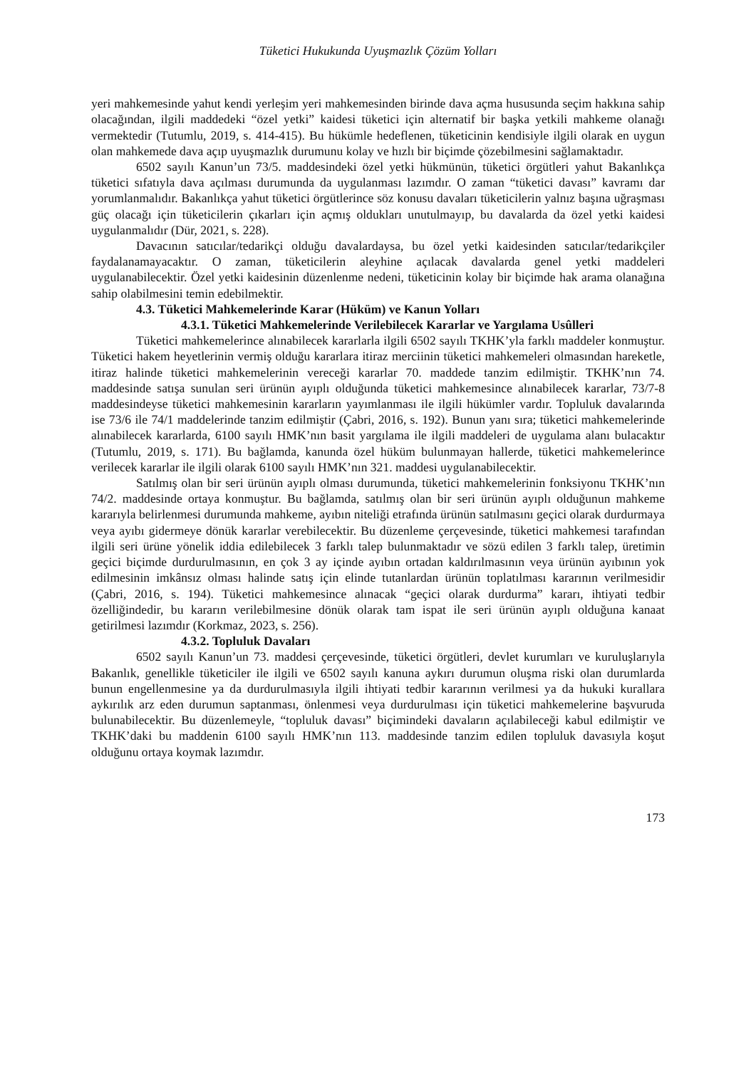Tüketici Hukukunda Uyuşmazlık Çözüm Yolları
yeri mahkemesinde yahut kendi yerleşim yeri mahkemesinden birinde dava açma hususunda seçim hakkına sahip olacağından, ilgili maddedeki “özel yetki” kaidesi tüketici için alternatif bir başka yetkili mahkeme olanağı vermektedir (Tutumlu, 2019, s. 414-415). Bu hükümle hedeflenen, tüketicinin kendisiyle ilgili olarak en uygun olan mahkemede dava açıp uyuşmazlık durumunu kolay ve hızlı bir biçimde çözebilmesini sağlamaktadır.
6502 sayılı Kanun’un 73/5. maddesindeki özel yetki hükmünün, tüketici örgütleri yahut Bakanlıkça tüketici sıfatıyla dava açılması durumunda da uygulanması lazımdır. O zaman “tüketici davası” kavramı dar yorumlanmalıdır. Bakanlıkça yahut tüketici örgütlerince söz konusu davaları tüketicilerin yalnız başına uğraşması güç olacağı için tüketicilerin çıkarları için açmış oldukları unutulmayıp, bu davalarda da özel yetki kaidesi uygulanmalıdır (Dür, 2021, s. 228).
Davacının satıcılar/tedarikçi olduğu davalardaysa, bu özel yetki kaidesinden satıcılar/tedarikçiler faydalanamayacaktır. O zaman, tüketicilerin aleyhine açılacak davalarda genel yetki maddeleri uygulanabilecektir. Özel yetki kaidesinin düzenlenme nedeni, tüketicinin kolay bir biçimde hak arama olanağına sahip olabilmesini temin edebilmektir.
4.3. Tüketici Mahkemelerinde Karar (Hüküm) ve Kanun Yolları
4.3.1. Tüketici Mahkemelerinde Verilebilecek Kararlar ve Yargılama Usûlleri
Tüketici mahkemelerince alınabilecek kararlarla ilgili 6502 sayılı TKHK’yla farklı maddeler konmuştur. Tüketici hakem heyetlerinin vermiş olduğu kararlara itiraz merciinin tüketici mahkemeleri olmasından hareketle, itiraz halinde tüketici mahkemelerinin vereceği kararlar 70. maddede tanzim edilmiştir. TKHK’nın 74. maddesinde satışa sunulan seri ürünün ayıplı olduğunda tüketici mahkemesince alınabilecek kararlar, 73/7-8 maddesindeyse tüketici mahkemesinin kararların yayımlanması ile ilgili hükümler vardır. Topluluk davalarında ise 73/6 ile 74/1 maddelerinde tanzim edilmiştir (Çabri, 2016, s. 192). Bunun yanı sıra; tüketici mahkemelerinde alınabilecek kararlarda, 6100 sayılı HMK’nın basit yargılama ile ilgili maddeleri de uygulama alanı bulacaktır (Tutumlu, 2019, s. 171). Bu bağlamda, kanunda özel hüküm bulunmayan hallerde, tüketici mahkemelerince verilecek kararlar ile ilgili olarak 6100 sayılı HMK’nın 321. maddesi uygulanabilecektir.
Satılmış olan bir seri ürünün ayıplı olması durumunda, tüketici mahkemelerinin fonksiyonu TKHK’nın 74/2. maddesinde ortaya konmuştur. Bu bağlamda, satılmış olan bir seri ürünün ayıplı olduğunun mahkeme kararıyla belirlenmesi durumunda mahkeme, ayıbın niteliği etrafında ürünün satılmasını geçici olarak durdurmaya veya ayıbı gidermeye dönük kararlar verebilecektir. Bu düzenleme çerçevesinde, tüketici mahkemesi tarafından ilgili seri ürüne yönelik iddia edilebilecek 3 farklı talep bulunmaktadır ve sözü edilen 3 farklı talep, üretimin geçici biçimde durdurulmasının, en çok 3 ay içinde ayıbın ortadan kaldırılmasının veya ürünün ayıbının yok edilmesinin imkânsız olması halinde satış için elinde tutanlardan ürünün toplatılması kararının verilmesidir (Çabri, 2016, s. 194). Tüketici mahkemesince alınacak “geçici olarak durdurma” kararı, ihtiyati tedbir özelliğindedir, bu kararın verilebilmesine dönük olarak tam ispat ile seri ürünün ayıplı olduğuna kanaat getirilmesi lazımdır (Korkmaz, 2023, s. 256).
4.3.2. Topluluk Davaları
6502 sayılı Kanun’un 73. maddesi çerçevesinde, tüketici örgütleri, devlet kurumları ve kuruluşlarıyla Bakanlık, genellikle tüketiciler ile ilgili ve 6502 sayılı kanuna aykırı durumun oluşma riski olan durumlarda bunun engellenmesine ya da durdurulmasıyla ilgili ihtiyati tedbir kararının verilmesi ya da hukuki kurallara aykırılık arz eden durumun saptanması, önlenmesi veya durdurulması için tüketici mahkemelerine başvuruda bulunabilecektir. Bu düzenlemeyle, “topluluk davası” biçimindeki davaların açılabileceği kabul edilmiştir ve TKHK’daki bu maddenin 6100 sayılı HMK’nın 113. maddesinde tanzim edilen topluluk davasıyla koşut olduğunu ortaya koymak lazımdır.
173